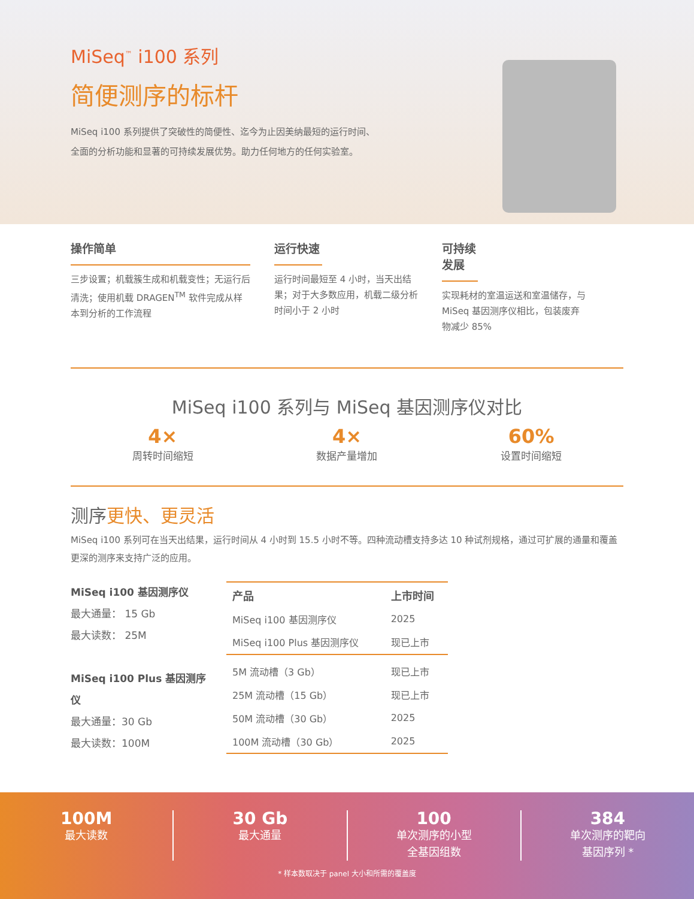MiSeq<sup>™</sup> i100 系列
简便测序的标杆
MiSeq i100 系列提供了突破性的简便性、迄今为止因美纳最短的运行时间、
全面的分析功能和显著的可持续发展优势。助力任何地方的任何实验室。
操作简单
三步设置；机载簇生成和机载变性；无运行后清洗；使用机载 DRAGEN<sup>TM</sup> 软件完成从样本到分析的工作流程
运行快速
运行时间最短至 4 小时，当天出结果；对于大多数应用，机载二级分析时间小于 2 小时
可持续发展
实现耗材的室温运送和室温储存，与 MiSeq 基因测序仪相比，包装废弃物减少 85%
MiSeq i100 系列与 MiSeq 基因测序仪对比
4×
周转时间缩短
4×
数据产量增加
60%
设置时间缩短
测序更快、更灵活
MiSeq i100 系列可在当天出结果，运行时间从 4 小时到 15.5 小时不等。四种流动槽支持多达 10 种试剂规格，通过可扩展的通量和覆盖更深的测序来支持广泛的应用。
MiSeq i100 基因测序仪
最大通量： 15 Gb
最大读数： 25M
MiSeq i100 Plus 基因测序仪
最大通量：30 Gb
最大读数：100M
| 产品 | 上市时间 |
| --- | --- |
| MiSeq i100 基因测序仪 | 2025 |
| MiSeq i100 Plus 基因测序仪 | 现已上市 |
| 5M 流动槽（3 Gb） | 现已上市 |
| 25M 流动槽（15 Gb） | 现已上市 |
| 50M 流动槽（30 Gb） | 2025 |
| 100M 流动槽（30 Gb） | 2025 |
100M
最大读数
30 Gb
最大通量
100
单次测序的小型
全基因组数
384
单次测序的靶向
基因序列 *
* 样本数取决于 panel 大小和所需的覆盖度